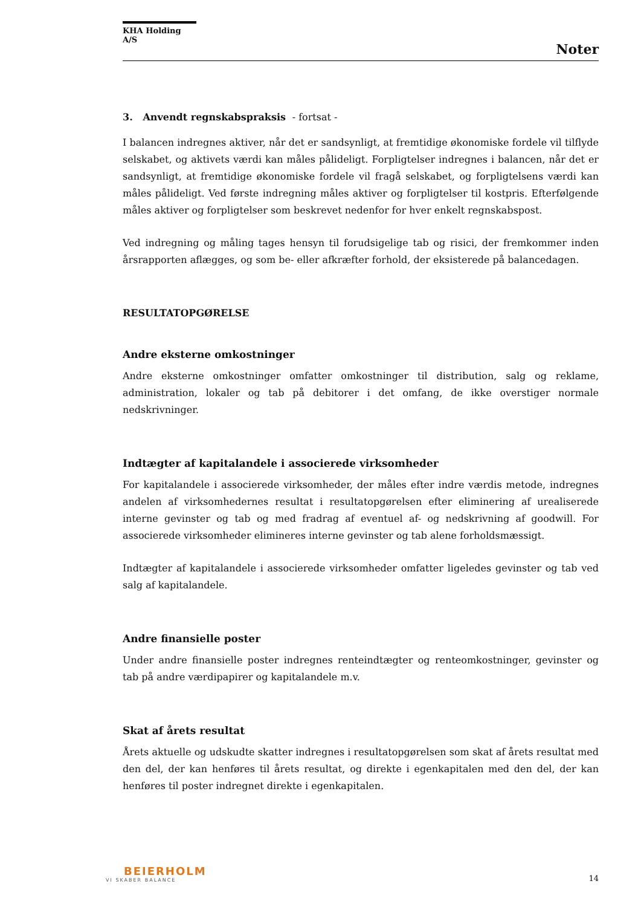KHA Holding A/S
Noter
3. Anvendt regnskabspraksis - fortsat -
I balancen indregnes aktiver, når det er sandsynligt, at fremtidige økonomiske fordele vil tilflyde selskabet, og aktivets værdi kan måles pålideligt. Forpligtelser indregnes i balancen, når det er sandsynligt, at fremtidige økonomiske fordele vil fragå selskabet, og forpligtelsens værdi kan måles pålideligt. Ved første indregning måles aktiver og forpligtelser til kostpris. Efterfølgende måles aktiver og forpligtelser som beskrevet nedenfor for hver enkelt regnskabspost.
Ved indregning og måling tages hensyn til forudsigelige tab og risici, der fremkommer inden årsrapporten aflægges, og som be- eller afkræfter forhold, der eksisterede på balancedagen.
RESULTATOPGØRELSE
Andre eksterne omkostninger
Andre eksterne omkostninger omfatter omkostninger til distribution, salg og reklame, administration, lokaler og tab på debitorer i det omfang, de ikke overstiger normale nedskrivninger.
Indtægter af kapitalandele i associerede virksomheder
For kapitalandele i associerede virksomheder, der måles efter indre værdis metode, indregnes andelen af virksomhedernes resultat i resultatopgørelsen efter eliminering af urealiserede interne gevinster og tab og med fradrag af eventuel af- og nedskrivning af goodwill. For associerede virksomheder elimineres interne gevinster og tab alene forholdsmæssigt.
Indtægter af kapitalandele i associerede virksomheder omfatter ligeledes gevinster og tab ved salg af kapitalandele.
Andre finansielle poster
Under andre finansielle poster indregnes renteindtægter og renteomkostninger, gevinster og tab på andre værdipapirer og kapitalandele m.v.
Skat af årets resultat
Årets aktuelle og udskudte skatter indregnes i resultatopgørelsen som skat af årets resultat med den del, der kan henføres til årets resultat, og direkte i egenkapitalen med den del, der kan henføres til poster indregnet direkte i egenkapitalen.
BEIERHOLM
VI SKABER BALANCE
14